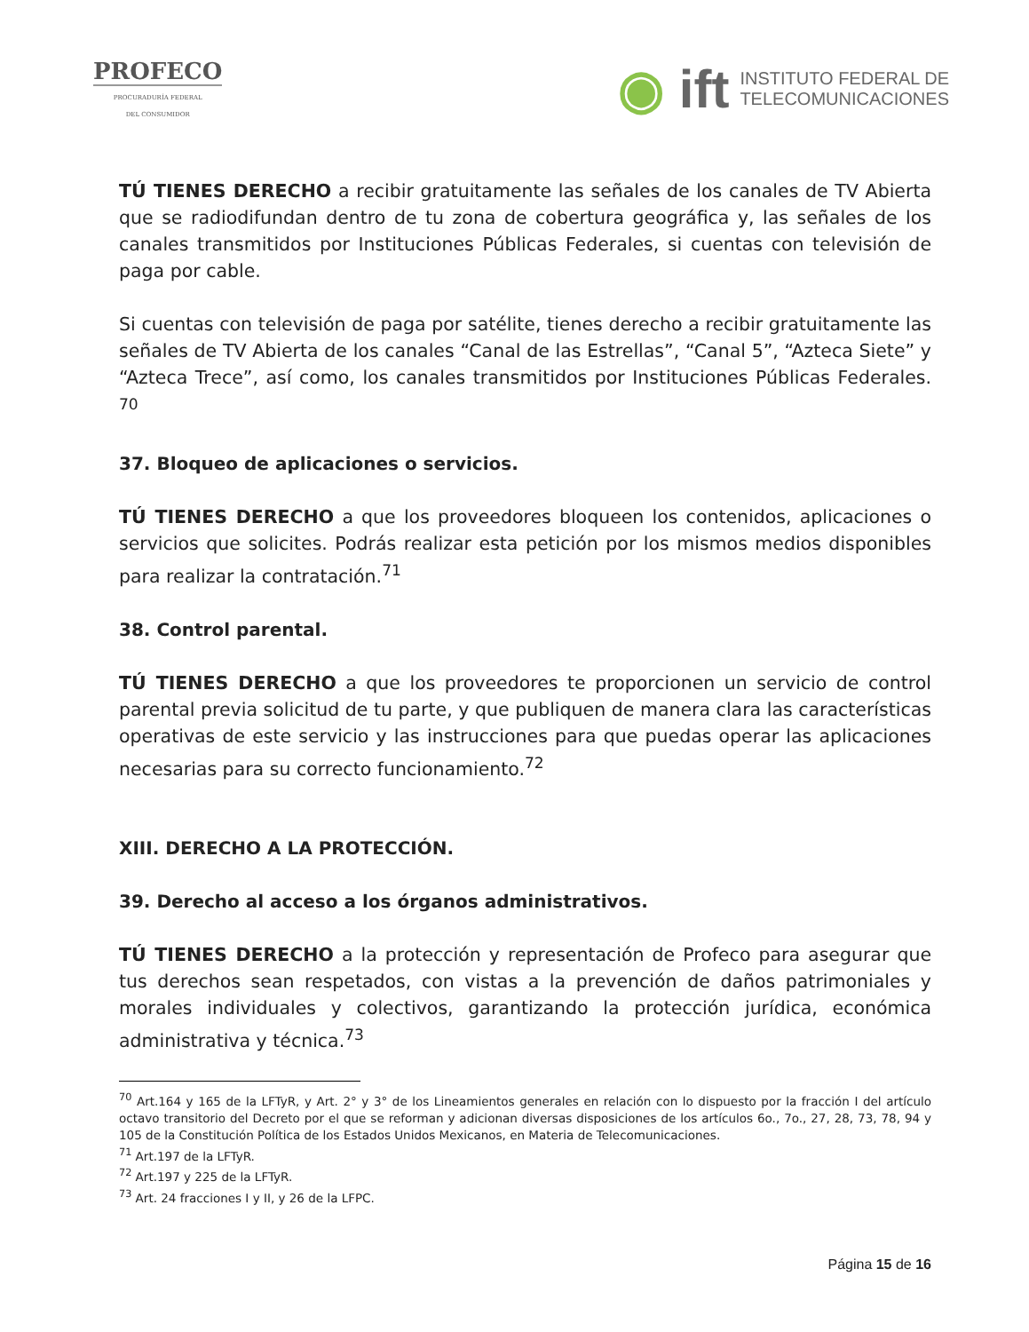PROFECO
PROCURADURÍA FEDERAL
DEL CONSUMIDOR
◉ ift INSTITUTO FEDERAL DE
TELECOMUNICACIONES
TÚ TIENES DERECHO a recibir gratuitamente las señales de los canales de TV Abierta que se radiodifundan dentro de tu zona de cobertura geográfica y, las señales de los canales transmitidos por Instituciones Públicas Federales, si cuentas con televisión de paga por cable.
Si cuentas con televisión de paga por satélite, tienes derecho a recibir gratuitamente las señales de TV Abierta de los canales “Canal de las Estrellas”, “Canal 5”, “Azteca Siete” y “Azteca Trece”, así como, los canales transmitidos por Instituciones Públicas Federales. <sup>70</sup>
37. Bloqueo de aplicaciones o servicios.
TÚ TIENES DERECHO a que los proveedores bloqueen los contenidos, aplicaciones o servicios que solicites. Podrás realizar esta petición por los mismos medios disponibles para realizar la contratación.<sup>71</sup>
38. Control parental.
TÚ TIENES DERECHO a que los proveedores te proporcionen un servicio de control parental previa solicitud de tu parte, y que publiquen de manera clara las características operativas de este servicio y las instrucciones para que puedas operar las aplicaciones necesarias para su correcto funcionamiento.<sup>72</sup>
XIII. DERECHO A LA PROTECCIÓN.
39. Derecho al acceso a los órganos administrativos.
TÚ TIENES DERECHO a la protección y representación de Profeco para asegurar que tus derechos sean respetados, con vistas a la prevención de daños patrimoniales y morales individuales y colectivos, garantizando la protección jurídica, económica administrativa y técnica.<sup>73</sup>
<sup>70</sup> Art.164 y 165 de la LFTyR, y Art. 2° y 3° de los Lineamientos generales en relación con lo dispuesto por la fracción I del artículo octavo transitorio del Decreto por el que se reforman y adicionan diversas disposiciones de los artículos 6o., 7o., 27, 28, 73, 78, 94 y 105 de la Constitución Política de los Estados Unidos Mexicanos, en Materia de Telecomunicaciones.
<sup>71</sup> Art.197 de la LFTyR.
<sup>72</sup> Art.197 y 225 de la LFTyR.
<sup>73</sup> Art. 24 fracciones I y II, y 26 de la LFPC.
Página 15 de 16